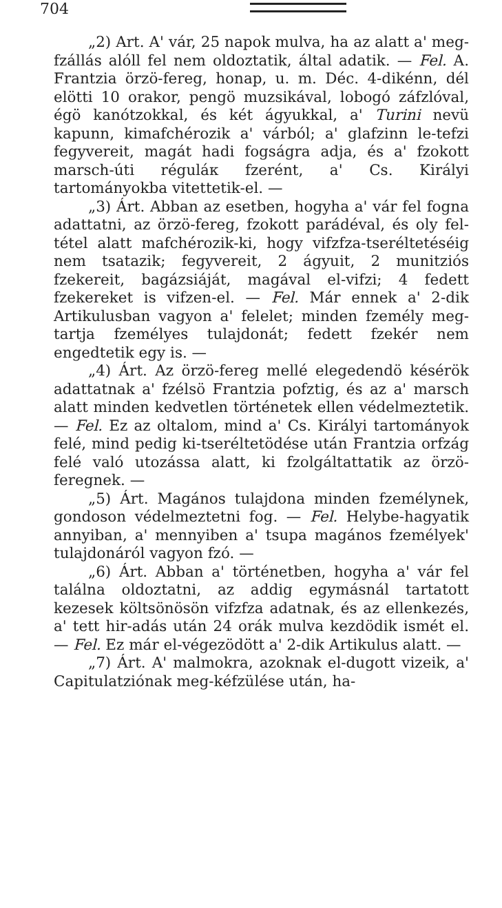704
„2) Art. A' vár, 25 napok mulva, ha az alatt a' meg-fzállás alóll fel nem oldoztatik, által adatik. — Fel. A. Frantzia örzö-fereg, honap, u. m. Déc. 4-dikénn, dél elötti 10 orakor, pengö muzsikával, lobogó záfzlóval, égö kanótzokkal, és két ágyukkal, a' Turini nevü kapunn, kimafchérozik a' várból; a' glafzinn le-tefzi fegyvereit, magát hadi fogságra adja, és a' fzokott marsch-úti réguláк fzerént, a' Cs. Királyi tartományokba vitettetik-el. —
„3) Árt. Abban az esetben, hogyha a' vár fel fogna adattatni, az örzö-fereg, fzokott parádéval, és oly fel-tétel alatt mafchérozik-ki, hogy vifzfza-tseréltetéséig nem tsatazik; fegyvereit, 2 ágyuit, 2 munitziós fzekereit, bagázsiáját, magával el-vifzi; 4 fedett fzekereket is vifzen-el. — Fel. Már ennek a' 2-dik Artikulusban vagyon a' felelet; minden fzemély meg-tartja fzemélyes tulajdonát; fedett fzekér nem engedtetik egy is. —
„4) Árt. Az örzö-fereg mellé elegedendö késérök adattatnak a' fzélsö Frantzia pofztig, és az a' marsch alatt minden kedvetlen történetek ellen védelmeztetik. — Fel. Ez az oltalom, mind a' Cs. Királyi tartományok felé, mind pedig ki-tseréltetödése után Frantzia orfzág felé való utozássa alatt, ki fzolgáltattatik az örzö-feregnek. —
„5) Árt. Magános tulajdona minden fzemélynek, gondoson védelmeztetni fog. — Fel. Helybe-hagyatik annyiban, a' mennyiben a' tsupa magános fzemélyek' tulajdonáról vagyon fzó. —
„6) Árt. Abban a' történetben, hogyha a' vár fel találna oldoztatni, az addig egymásnál tartatott kezesek költsönösön vifzfza adatnak, és az ellenkezés, a' tett hir-adás után 24 orák mulva kezdödik ismét el. — Fel. Ez már el-végezödött a' 2-dik Artikulus alatt. —
„7) Árt. A' malmokra, azoknak el-dugott vizeik, a' Capitulatziónak meg-kéfzülése után, ha-